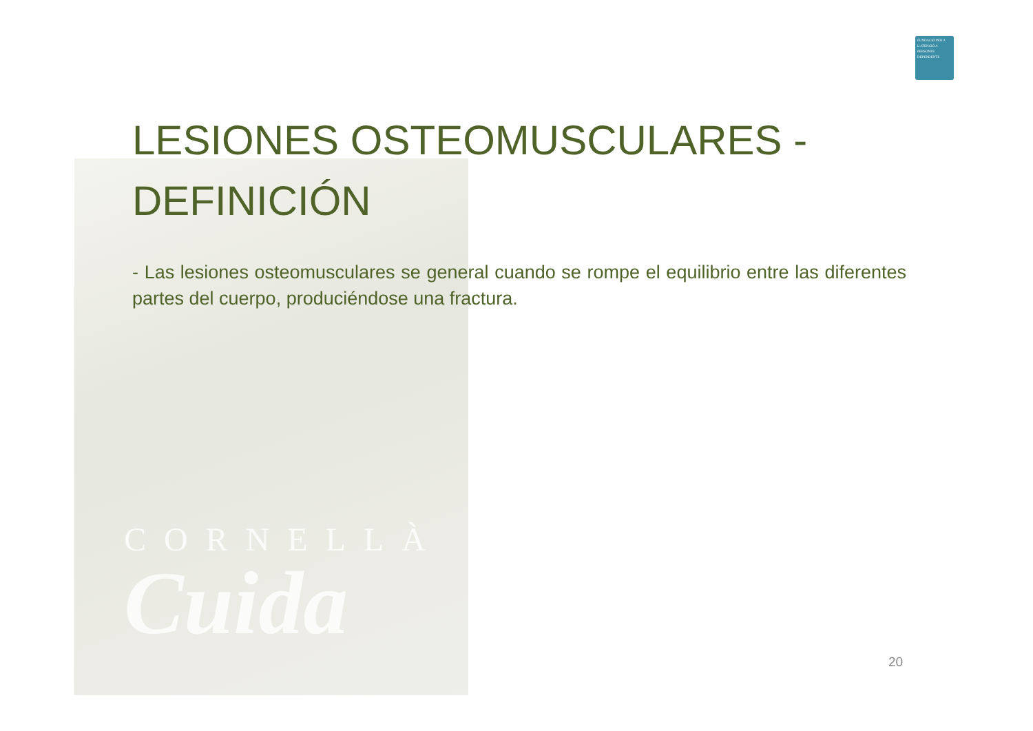FUNDACIÓ PER A L'ATENCIÓ A PERSONES DEPENDENTS
LESIONES OSTEOMUSCULARES - DEFINICIÓN
- Las lesiones osteomusculares se general cuando se rompe el equilibrio entre las diferentes partes del cuerpo, produciéndose una fractura.
CORNELLÀ
Cuida
20